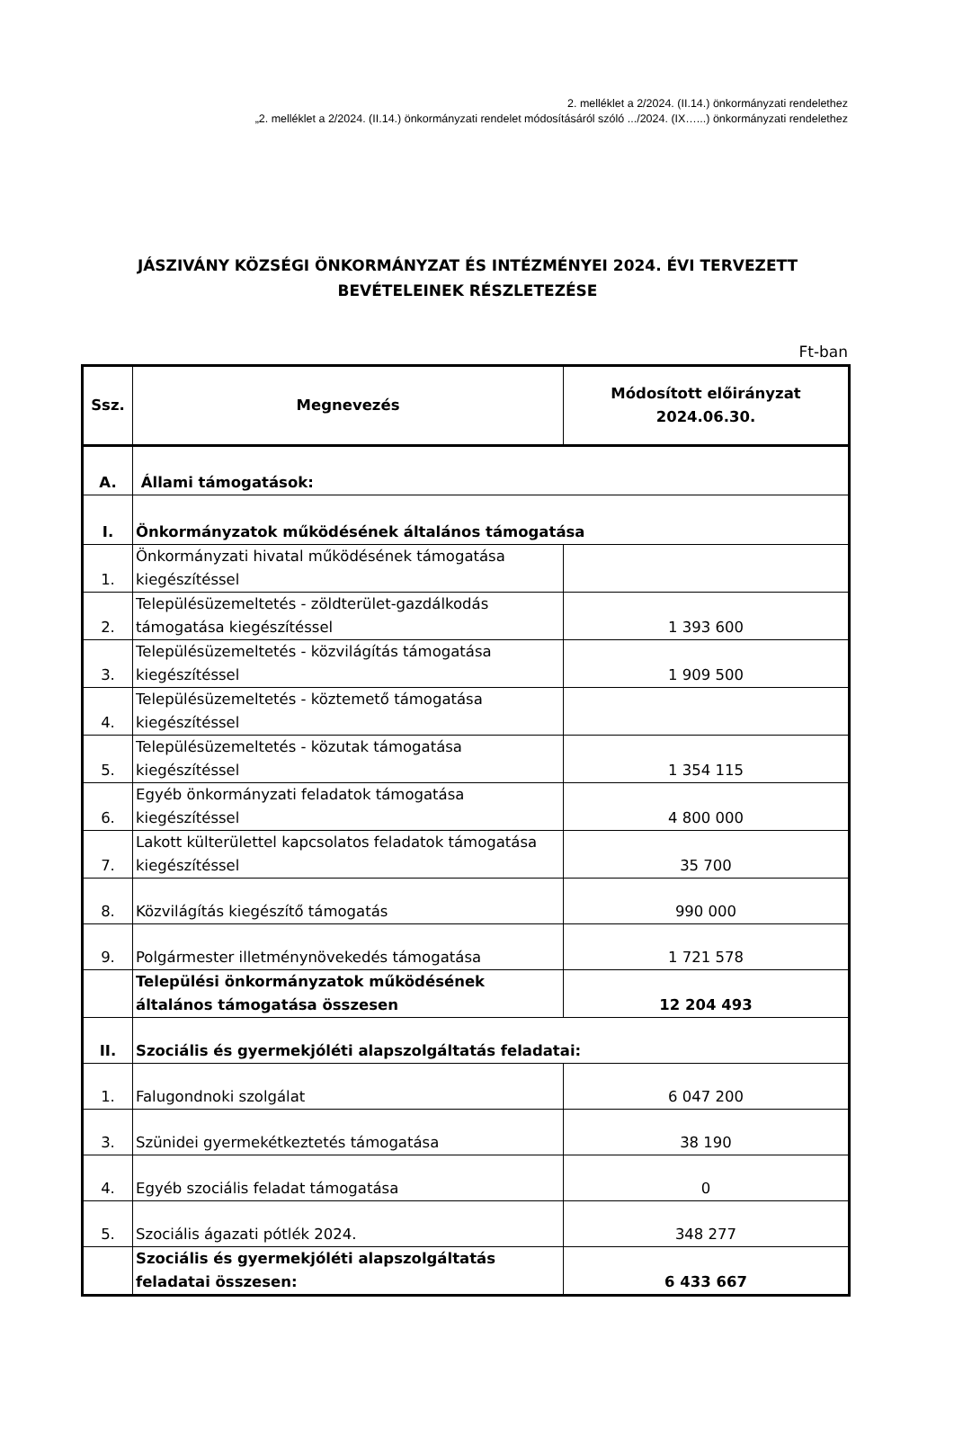2. melléklet a 2/2024. (II.14.) önkormányzati rendelethez
„2. melléklet a 2/2024. (II.14.) önkormányzati rendelet módosításáról szóló .../2024. (IX…...) önkormányzati rendelethez
JÁSZIVÁNY KÖZSÉGI ÖNKORMÁNYZAT ÉS INTÉZMÉNYEI 2024. ÉVI TERVEZETT BEVÉTELEINEK RÉSZLETEZÉSE
Ft-ban
| Ssz. | Megnevezés | Módosított előirányzat 2024.06.30. |
| --- | --- | --- |
| A. | Állami támogatások: | |
| I. | Önkormányzatok működésének általános támogatása | |
| 1. | Önkormányzati hivatal működésének támogatása kiegészítéssel | |
| 2. | Településüzemeltetés - zöldterület-gazdálkodás támogatása kiegészítéssel | 1 393 600 |
| 3. | Településüzemeltetés - közvilágítás támogatása kiegészítéssel | 1 909 500 |
| 4. | Településüzemeltetés - köztemető támogatása kiegészítéssel | |
| 5. | Településüzemeltetés - közutak támogatása kiegészítéssel | 1 354 115 |
| 6. | Egyéb önkormányzati feladatok támogatása kiegészítéssel | 4 800 000 |
| 7. | Lakott külterülettel kapcsolatos feladatok támogatása kiegészítéssel | 35 700 |
| 8. | Közvilágítás kiegészítő támogatás | 990 000 |
| 9. | Polgármester illetménynövekedés támogatása | 1 721 578 |
| | Települési önkormányzatok működésének általános támogatása összesen | 12 204 493 |
| II. | Szociális és gyermekjóléti alapszolgáltatás feladatai: | |
| 1. | Falugondnoki szolgálat | 6 047 200 |
| 3. | Szünidei gyermekétkeztetés támogatása | 38 190 |
| 4. | Egyéb szociális feladat támogatása | 0 |
| 5. | Szociális ágazati pótlék 2024. | 348 277 |
| | Szociális és gyermekjóléti alapszolgáltatás feladatai összesen: | 6 433 667 |